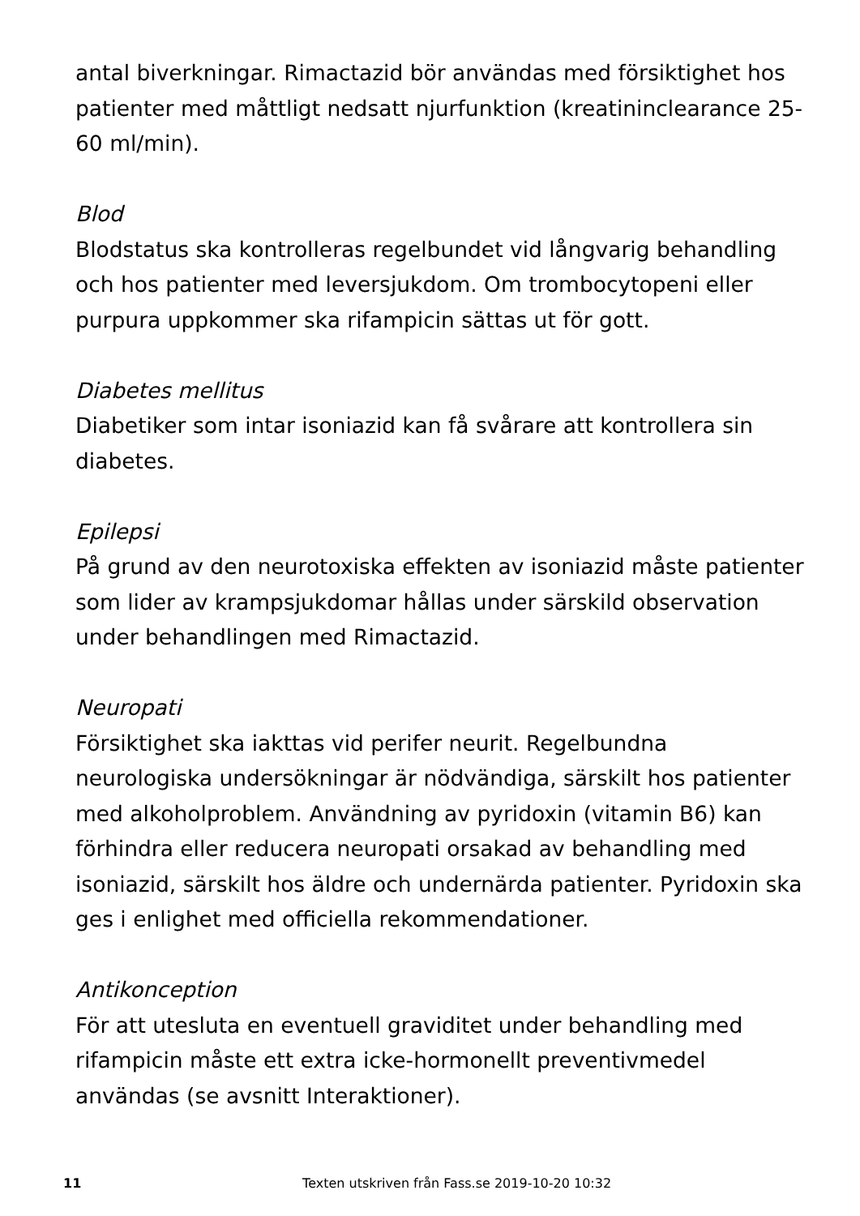antal biverkningar. Rimactazid bör användas med försiktighet hos patienter med måttligt nedsatt njurfunktion (kreatininclearance 25-60 ml/min).
Blod
Blodstatus ska kontrolleras regelbundet vid långvarig behandling och hos patienter med leversjukdom. Om trombocytopeni eller purpura uppkommer ska rifampicin sättas ut för gott.
Diabetes mellitus
Diabetiker som intar isoniazid kan få svårare att kontrollera sin diabetes.
Epilepsi
På grund av den neurotoxiska effekten av isoniazid måste patienter som lider av krampsjukdomar hållas under särskild observation under behandlingen med Rimactazid.
Neuropati
Försiktighet ska iakttas vid perifer neurit. Regelbundna neurologiska undersökningar är nödvändiga, särskilt hos patienter med alkoholproblem. Användning av pyridoxin (vitamin B6) kan förhindra eller reducera neuropati orsakad av behandling med isoniazid, särskilt hos äldre och undernärda patienter. Pyridoxin ska ges i enlighet med officiella rekommendationer.
Antikonception
För att utesluta en eventuell graviditet under behandling med rifampicin måste ett extra icke-hormonellt preventivmedel användas (se avsnitt Interaktioner).
11 Texten utskriven från Fass.se 2019-10-20 10:32